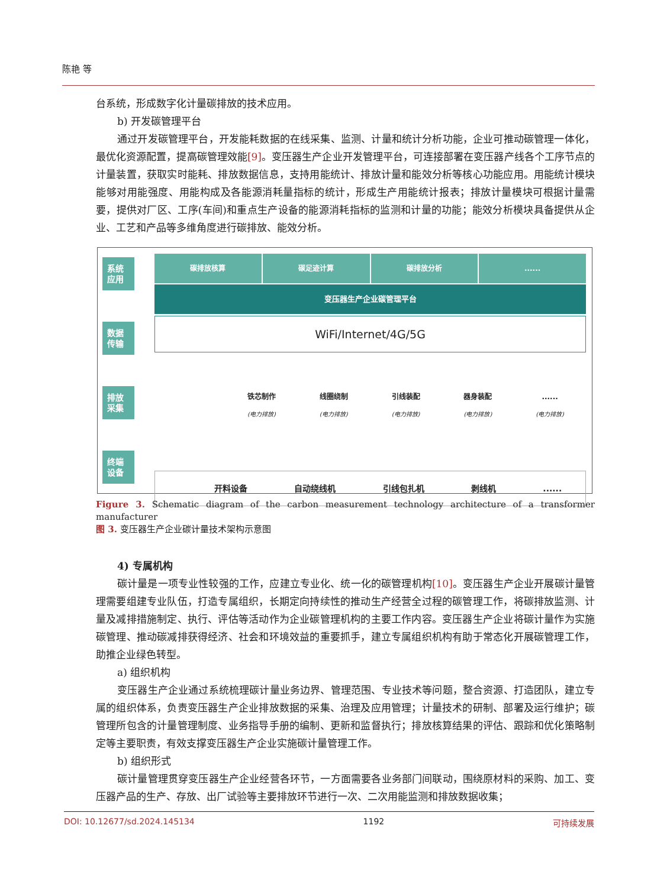陈艳 等
台系统，形成数字化计量碳排放的技术应用。
b) 开发碳管理平台
通过开发碳管理平台，开发能耗数据的在线采集、监测、计量和统计分析功能，企业可推动碳管理一体化，最优化资源配置，提高碳管理效能[9]。变压器生产企业开发管理平台，可连接部署在变压器产线各个工序节点的计量装置，获取实时能耗、排放数据信息，支持用能统计、排放计量和能效分析等核心功能应用。用能统计模块能够对用能强度、用能构成及各能源消耗量指标的统计，形成生产用能统计报表；排放计量模块可根据计量需要，提供对厂区、工序(车间)和重点生产设备的能源消耗指标的监测和计量的功能；能效分析模块具备提供从企业、工艺和产品等多维角度进行碳排放、能效分析。
系统 应用
数据 传输
排放 采集
终端 设备
碳排放核算 碳足迹计算 碳排放分析 ......
变压器生产企业碳管理平台
WiFi/Internet/4G/5G
铁芯制作
(电力排放)
线圈绕制
(电力排放)
引线装配
(电力排放)
器身装配
(电力排放)
......
(电力排放)
开料设备 自动绕线机 引线包扎机 剥线机......
Figure 3. Schematic diagram of the carbon measurement technology architecture of a transformer manufacturer
图 3. 变压器生产企业碳计量技术架构示意图
4) 专属机构
碳计量是一项专业性较强的工作，应建立专业化、统一化的碳管理机构[10]。变压器生产企业开展碳计量管理需要组建专业队伍，打造专属组织，长期定向持续性的推动生产经营全过程的碳管理工作，将碳排放监测、计量及减排措施制定、执行、评估等活动作为企业碳管理机构的主要工作内容。变压器生产企业将碳计量作为实施碳管理、推动碳减排获得经济、社会和环境效益的重要抓手，建立专属组织机构有助于常态化开展碳管理工作，助推企业绿色转型。
a) 组织机构
变压器生产企业通过系统梳理碳计量业务边界、管理范围、专业技术等问题，整合资源、打造团队，建立专属的组织体系，负责变压器生产企业排放数据的采集、治理及应用管理；计量技术的研制、部署及运行维护；碳管理所包含的计量管理制度、业务指导手册的编制、更新和监督执行；排放核算结果的评估、跟踪和优化策略制定等主要职责，有效支撑变压器生产企业实施碳计量管理工作。
b) 组织形式
碳计量管理贯穿变压器生产企业经营各环节，一方面需要各业务部门间联动，围绕原材料的采购、加工、变压器产品的生产、存放、出厂试验等主要排放环节进行一次、二次用能监测和排放数据收集；
DOI: 10.12677/sd.2024.145134 1192 可持续发展